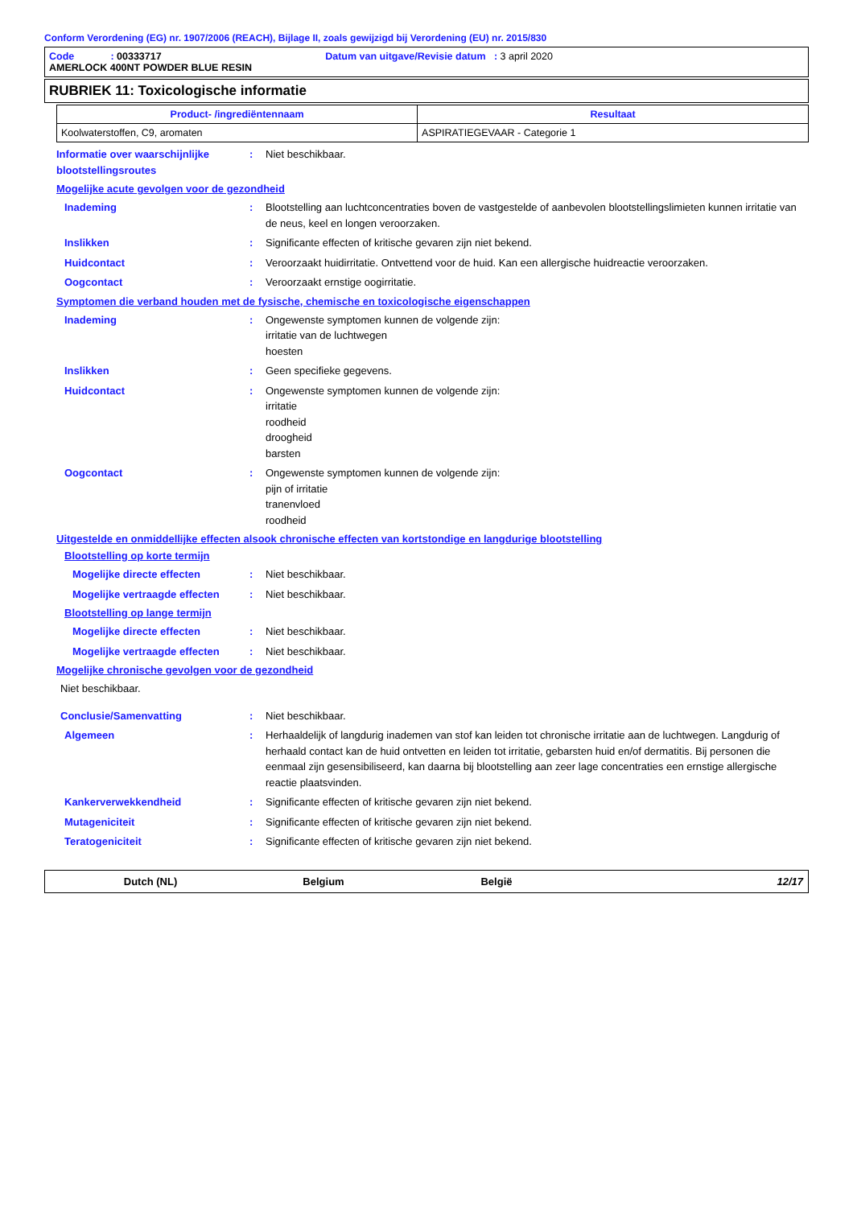Conform Verordening (EG) nr. 1907/2006 (REACH), Bijlage II, zoals gewijzigd bij Verordening (EU) nr. 2015/830
Code : 00333717 Datum van uitgave/Revisie datum : 3 april 2020
AMERLOCK 400NT POWDER BLUE RESIN
RUBRIEK 11: Toxicologische informatie
| Product- /ingrediëntennaam | Resultaat |
| --- | --- |
| Koolwaterstoffen, C9, aromaten | ASPIRATIEGEVAAR - Categorie 1 |
Informatie over waarschijnlijke blootstellingsroutes
: Niet beschikbaar.
Mogelijke acute gevolgen voor de gezondheid
Inademing : Blootstelling aan luchtconcentraties boven de vastgestelde of aanbevolen blootstellingslimieten kunnen irritatie van de neus, keel en longen veroorzaken.
Inslikken : Significante effecten of kritische gevaren zijn niet bekend.
Huidcontact : Veroorzaakt huidirritatie. Ontvettend voor de huid. Kan een allergische huidreactie veroorzaken.
Oogcontact : Veroorzaakt ernstige oogirritatie.
Symptomen die verband houden met de fysische, chemische en toxicologische eigenschappen
Inademing : Ongewenste symptomen kunnen de volgende zijn:
irritatie van de luchtwegen
hoesten
Inslikken : Geen specifieke gegevens.
Huidcontact : Ongewenste symptomen kunnen de volgende zijn:
irritatie
roodheid
droogheid
barsten
Oogcontact : Ongewenste symptomen kunnen de volgende zijn:
pijn of irritatie
tranenvloed
roodheid
Uitgestelde en onmiddellijke effecten alsook chronische effecten van kortstondige en langdurige blootstelling
Blootstelling op korte termijn
Mogelijke directe effecten : Niet beschikbaar.
Mogelijke vertraagde effecten
: Niet beschikbaar.
Blootstelling op lange termijn
Mogelijke directe effecten : Niet beschikbaar.
Mogelijke vertraagde effecten
: Niet beschikbaar.
Mogelijke chronische gevolgen voor de gezondheid
Niet beschikbaar.
Conclusie/Samenvatting : Niet beschikbaar.
Algemeen : Herhaaldelijk of langdurig inademen van stof kan leiden tot chronische irritatie aan de luchtwegen. Langdurig of herhaald contact kan de huid ontvetten en leiden tot irritatie, gebarsten huid en/of dermatitis. Bij personen die eenmaal zijn gesensibiliseerd, kan daarna bij blootstelling aan zeer lage concentraties een ernstige allergische reactie plaatsvinden.
Kankerverwekkendheid : Significante effecten of kritische gevaren zijn niet bekend.
Mutageniciteit : Significante effecten of kritische gevaren zijn niet bekend.
Teratogeniciteit : Significante effecten of kritische gevaren zijn niet bekend.
Dutch (NL) Belgium België 12/17